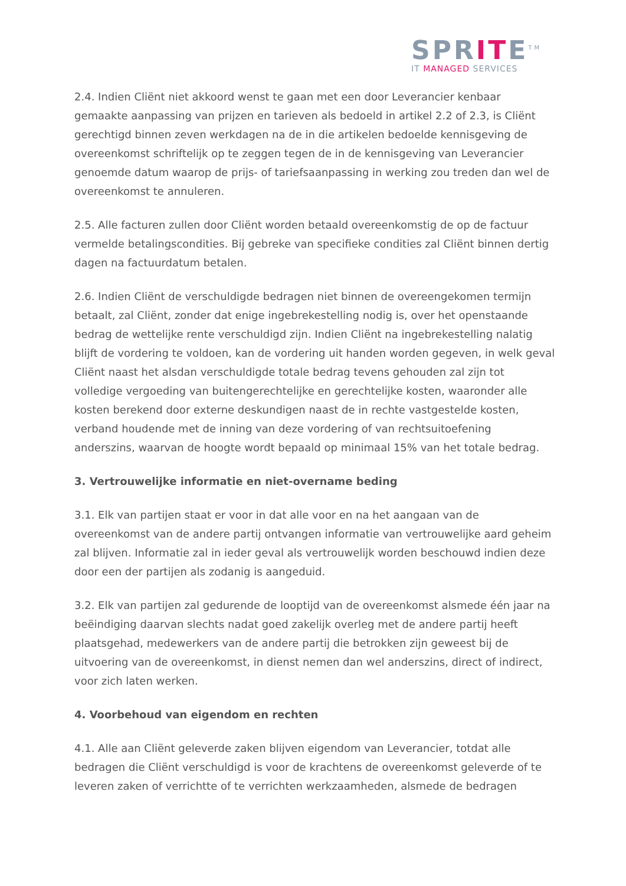SPRITE<sup>TM</sup>
IT MANAGED SERVICES
2.4. Indien Cliënt niet akkoord wenst te gaan met een door Leverancier kenbaar gemaakte aanpassing van prijzen en tarieven als bedoeld in artikel 2.2 of 2.3, is Cliënt gerechtigd binnen zeven werkdagen na de in die artikelen bedoelde kennisgeving de overeenkomst schriftelijk op te zeggen tegen de in de kennisgeving van Leverancier genoemde datum waarop de prijs- of tariefsaanpassing in werking zou treden dan wel de overeenkomst te annuleren.
2.5. Alle facturen zullen door Cliënt worden betaald overeenkomstig de op de factuur vermelde betalingscondities. Bij gebreke van specifieke condities zal Cliënt binnen dertig dagen na factuurdatum betalen.
2.6. Indien Cliënt de verschuldigde bedragen niet binnen de overeengekomen termijn betaalt, zal Cliënt, zonder dat enige ingebrekestelling nodig is, over het openstaande bedrag de wettelijke rente verschuldigd zijn. Indien Cliënt na ingebrekestelling nalatig blijft de vordering te voldoen, kan de vordering uit handen worden gegeven, in welk geval Cliënt naast het alsdan verschuldigde totale bedrag tevens gehouden zal zijn tot volledige vergoeding van buitengerechtelijke en gerechtelijke kosten, waaronder alle kosten berekend door externe deskundigen naast de in rechte vastgestelde kosten, verband houdende met de inning van deze vordering of van rechtsuitoefening anderszins, waarvan de hoogte wordt bepaald op minimaal 15% van het totale bedrag.
3. Vertrouwelijke informatie en niet-overname beding
3.1. Elk van partijen staat er voor in dat alle voor en na het aangaan van de overeenkomst van de andere partij ontvangen informatie van vertrouwelijke aard geheim zal blijven. Informatie zal in ieder geval als vertrouwelijk worden beschouwd indien deze door een der partijen als zodanig is aangeduid.
3.2. Elk van partijen zal gedurende de looptijd van de overeenkomst alsmede één jaar na beëindiging daarvan slechts nadat goed zakelijk overleg met de andere partij heeft plaatsgehad, medewerkers van de andere partij die betrokken zijn geweest bij de uitvoering van de overeenkomst, in dienst nemen dan wel anderszins, direct of indirect, voor zich laten werken.
4. Voorbehoud van eigendom en rechten
4.1. Alle aan Cliënt geleverde zaken blijven eigendom van Leverancier, totdat alle bedragen die Cliënt verschuldigd is voor de krachtens de overeenkomst geleverde of te leveren zaken of verrichtte of te verrichten werkzaamheden, alsmede de bedragen